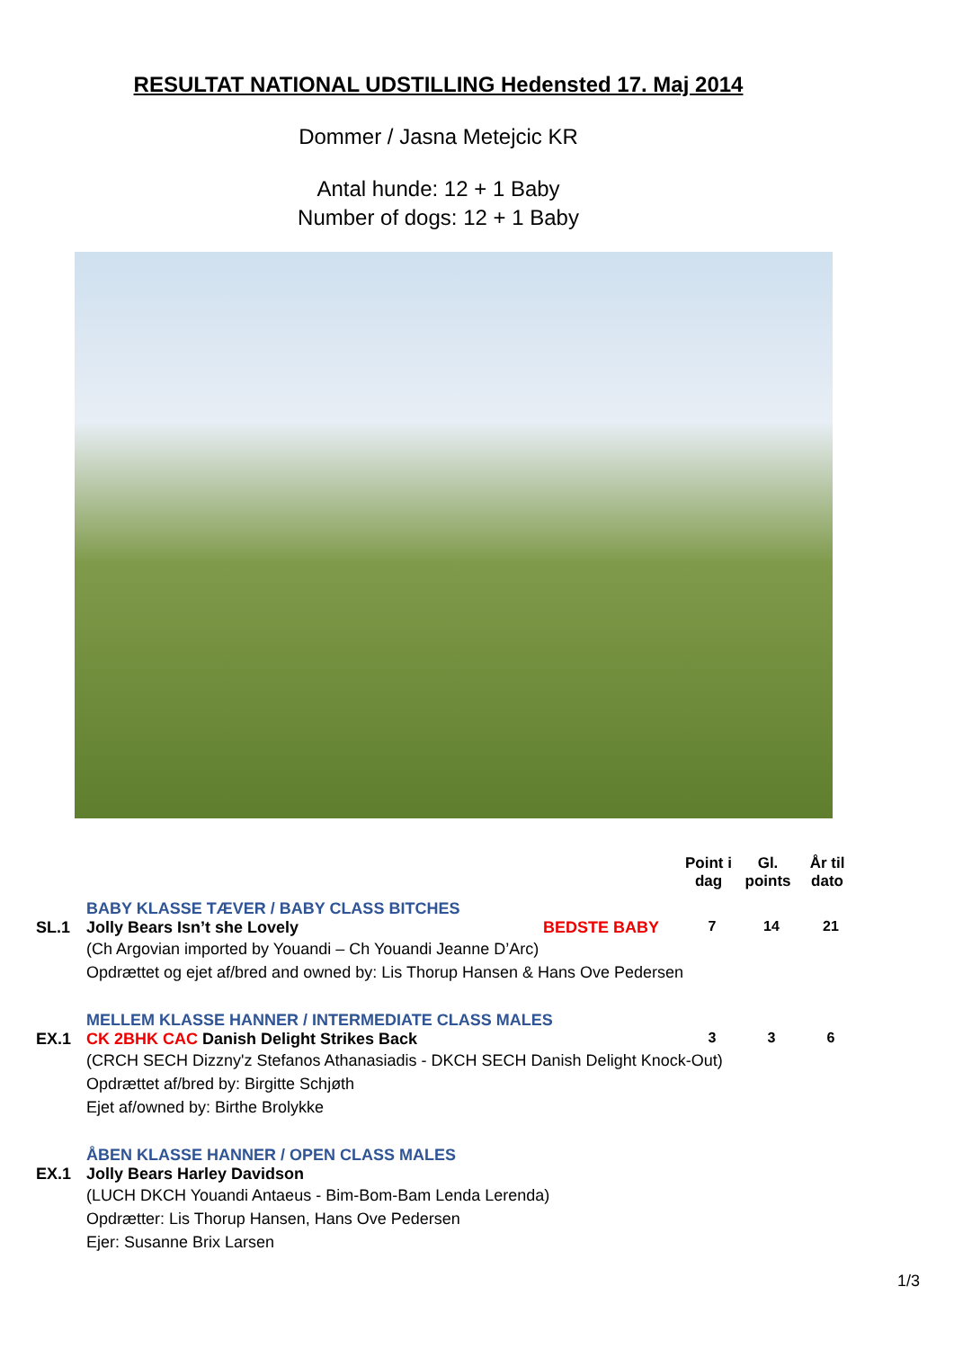RESULTAT NATIONAL UDSTILLING Hedensted 17. Maj 2014
Dommer / Jasna Metejcic KR
Antal hunde: 12 + 1 Baby
Number of dogs: 12 + 1 Baby
Point i dag
Gl. points
År til dato
BABY KLASSE TÆVER / BABY CLASS BITCHES
SL.1 Jolly Bears Isn’t she Lovely BEDSTE BABY 7 14 21
(Ch Argovian imported by Youandi – Ch Youandi Jeanne D’Arc)
Opdrættet og ejet af/bred and owned by: Lis Thorup Hansen & Hans Ove Pedersen
MELLEM KLASSE HANNER / INTERMEDIATE CLASS MALES
EX.1 CK 2BHK CAC Danish Delight Strikes Back 3 3 6
(CRCH SECH Dizzny'z Stefanos Athanasiadis - DKCH SECH Danish Delight Knock-Out)
Opdrættet af/bred by: Birgitte Schjøth
Ejet af/owned by: Birthe Brolykke
ÅBEN KLASSE HANNER / OPEN CLASS MALES
EX.1 Jolly Bears Harley Davidson
(LUCH DKCH Youandi Antaeus - Bim-Bom-Bam Lenda Lerenda)
Opdrætter: Lis Thorup Hansen, Hans Ove Pedersen
Ejer: Susanne Brix Larsen
1/3